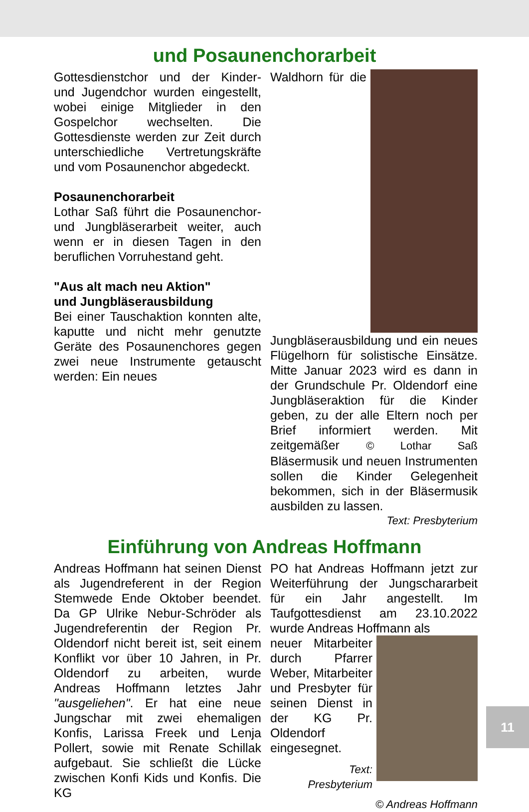und Posaunenchorarbeit
Gottesdienstchor und der Kinder- und Jugendchor wurden eingestellt, wobei einige Mitglieder in den Gospelchor wechselten. Die Gottesdienste werden zur Zeit durch unterschiedliche Vertretungskräfte und vom Posaunenchor abgedeckt.
Posaunenchorarbeit
Lothar Saß führt die Posaunenchor- und Jungbläserarbeit weiter, auch wenn er in diesen Tagen in den beruflichen Vorruhestand geht.
"Aus alt mach neu Aktion"
und Jungbläserausbildung
Bei einer Tauschaktion konnten alte, kaputte und nicht mehr genutzte Geräte des Posaunenchores gegen zwei neue Instrumente getauscht werden: Ein neues
Waldhorn für die Jungbläserausbildung und ein neues Flügelhorn für solistische Einsätze. Mitte Januar 2023 wird es dann in der Grundschule Pr. Oldendorf eine Jungbläseraktion für die Kinder geben, zu der alle Eltern noch per Brief informiert werden. Mit zeitgemäßer © Lothar Saß Bläsermusik und neuen Instrumenten sollen die Kinder Gelegenheit bekommen, sich in der Bläsermusik ausbilden zu lassen.
Text: Presbyterium
Einführung von Andreas Hoffmann
Andreas Hoffmann hat seinen Dienst als Jugendreferent in der Region Stemwede Ende Oktober beendet. Da GP Ulrike Nebur-Schröder als Jugendreferentin der Region Pr. Oldendorf nicht bereit ist, seit einem Konflikt vor über 10 Jahren, in Pr. Oldendorf zu arbeiten, wurde Andreas Hoffmann letztes Jahr "ausgeliehen". Er hat eine neue Jungschar mit zwei ehemaligen Konfis, Larissa Freek und Lenja Pollert, sowie mit Renate Schillak aufgebaut. Sie schließt die Lücke zwischen Konfi Kids und Konfis. Die KG
PO hat Andreas Hoffmann jetzt zur Weiterführung der Jungschararbeit für ein Jahr angestellt. Im Taufgottesdienst am 23.10.2022 wurde Andreas Hoffmann als
neuer Mitarbeiter durch Pfarrer Weber, Mitarbeiter und Presbyter für seinen Dienst in der KG Pr. Oldendorf eingesegnet.
Text:
Presbyterium
© Andreas Hoffmann
11